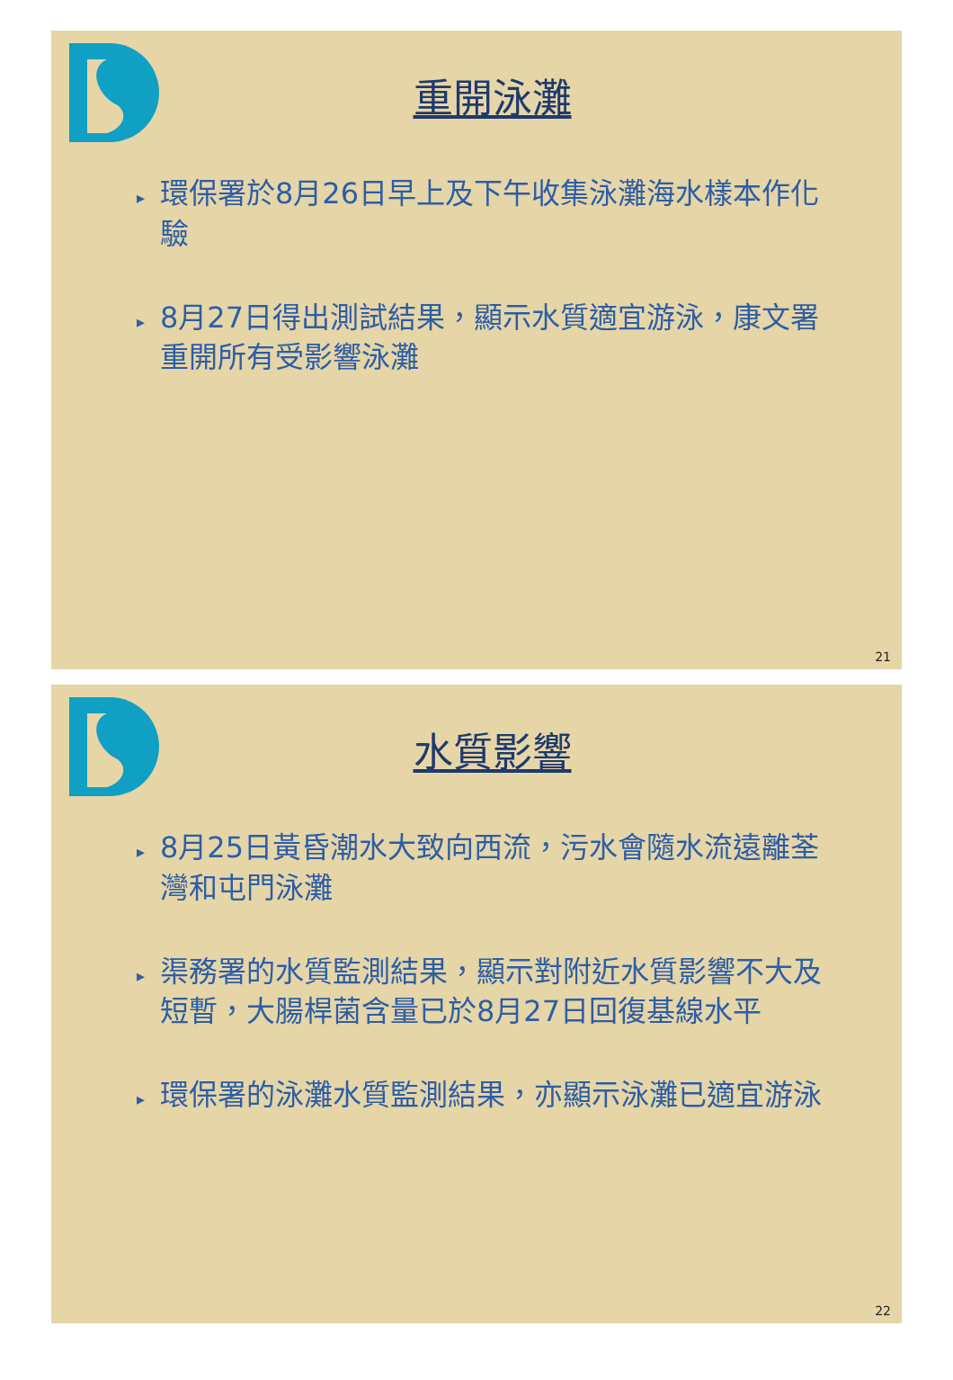重開泳灘
▸ 環保署於8月26日早上及下午收集泳灘海水樣本作化驗
▸ 8月27日得出測試結果，顯示水質適宜游泳，康文署重開所有受影響泳灘
21
水質影響
▸ 8月25日黃昏潮水大致向西流，污水會隨水流遠離荃灣和屯門泳灘
▸ 渠務署的水質監測結果，顯示對附近水質影響不大及短暫，大腸桿菌含量已於8月27日回復基線水平
▸ 環保署的泳灘水質監測結果，亦顯示泳灘已適宜游泳
22